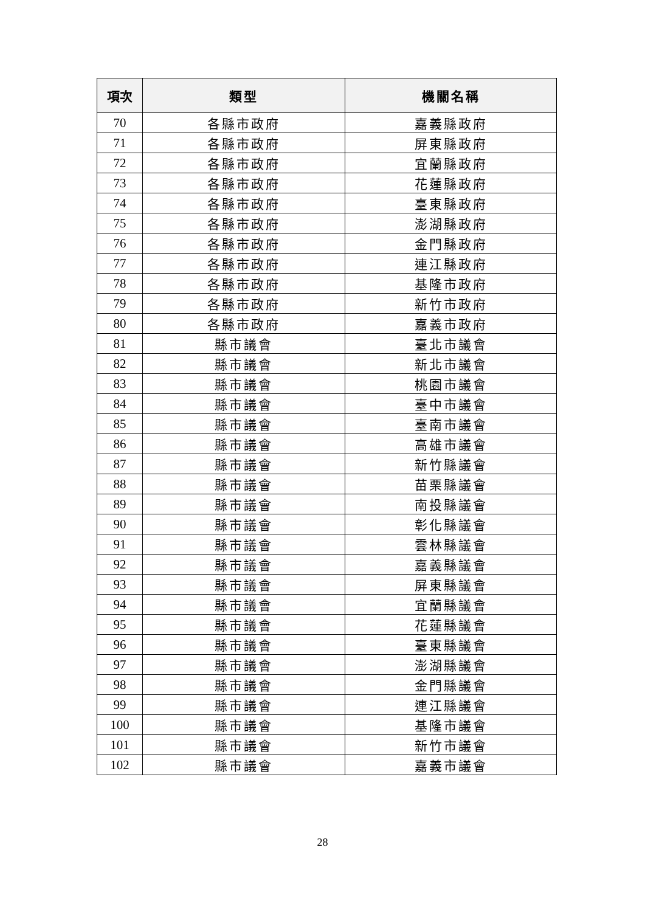| 項次 | 類型 | 機關名稱 |
| --- | --- | --- |
| 70 | 各縣市政府 | 嘉義縣政府 |
| 71 | 各縣市政府 | 屏東縣政府 |
| 72 | 各縣市政府 | 宜蘭縣政府 |
| 73 | 各縣市政府 | 花蓮縣政府 |
| 74 | 各縣市政府 | 臺東縣政府 |
| 75 | 各縣市政府 | 澎湖縣政府 |
| 76 | 各縣市政府 | 金門縣政府 |
| 77 | 各縣市政府 | 連江縣政府 |
| 78 | 各縣市政府 | 基隆市政府 |
| 79 | 各縣市政府 | 新竹市政府 |
| 80 | 各縣市政府 | 嘉義市政府 |
| 81 | 縣市議會 | 臺北市議會 |
| 82 | 縣市議會 | 新北市議會 |
| 83 | 縣市議會 | 桃園市議會 |
| 84 | 縣市議會 | 臺中市議會 |
| 85 | 縣市議會 | 臺南市議會 |
| 86 | 縣市議會 | 高雄市議會 |
| 87 | 縣市議會 | 新竹縣議會 |
| 88 | 縣市議會 | 苗栗縣議會 |
| 89 | 縣市議會 | 南投縣議會 |
| 90 | 縣市議會 | 彰化縣議會 |
| 91 | 縣市議會 | 雲林縣議會 |
| 92 | 縣市議會 | 嘉義縣議會 |
| 93 | 縣市議會 | 屏東縣議會 |
| 94 | 縣市議會 | 宜蘭縣議會 |
| 95 | 縣市議會 | 花蓮縣議會 |
| 96 | 縣市議會 | 臺東縣議會 |
| 97 | 縣市議會 | 澎湖縣議會 |
| 98 | 縣市議會 | 金門縣議會 |
| 99 | 縣市議會 | 連江縣議會 |
| 100 | 縣市議會 | 基隆市議會 |
| 101 | 縣市議會 | 新竹市議會 |
| 102 | 縣市議會 | 嘉義市議會 |
28